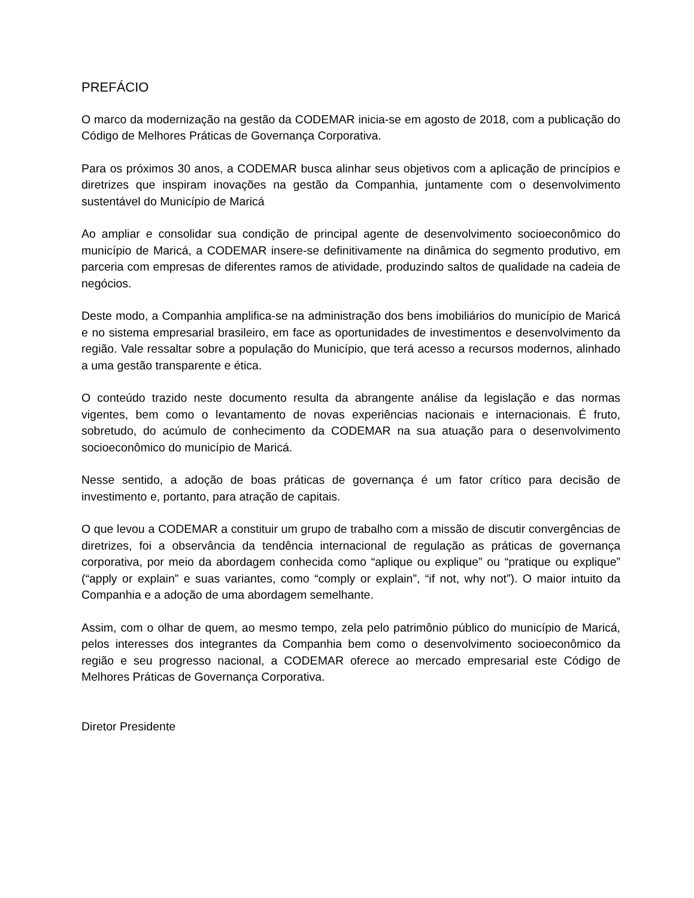PREFÁCIO
O marco da modernização na gestão da CODEMAR inicia-se em agosto de 2018, com a publicação do Código de Melhores Práticas de Governança Corporativa.
Para os próximos 30 anos, a CODEMAR busca alinhar seus objetivos com a aplicação de princípios e diretrizes que inspiram inovações na gestão da Companhia, juntamente com o desenvolvimento sustentável do Município de Maricá
Ao ampliar e consolidar sua condição de principal agente de desenvolvimento socioeconômico do município de Maricá, a CODEMAR insere-se definitivamente na dinâmica do segmento produtivo, em parceria com empresas de diferentes ramos de atividade, produzindo saltos de qualidade na cadeia de negócios.
Deste modo, a Companhia amplifica-se na administração dos bens imobiliários do município de Maricá e no sistema empresarial brasileiro, em face as oportunidades de investimentos e desenvolvimento da região. Vale ressaltar sobre a população do Município, que terá acesso a recursos modernos, alinhado a uma gestão transparente e ética.
O conteúdo trazido neste documento resulta da abrangente análise da legislação e das normas vigentes, bem como o levantamento de novas experiências nacionais e internacionais. É fruto, sobretudo, do acúmulo de conhecimento da CODEMAR na sua atuação para o desenvolvimento socioeconômico do município de Maricá.
Nesse sentido, a adoção de boas práticas de governança é um fator crítico para decisão de investimento e, portanto, para atração de capitais.
O que levou a CODEMAR a constituir um grupo de trabalho com a missão de discutir convergências de diretrizes, foi a observância da tendência internacional de regulação as práticas de governança corporativa, por meio da abordagem conhecida como “aplique ou explique” ou “pratique ou explique” (“apply or explain” e suas variantes, como “comply or explain”, “if not, why not”). O maior intuito da Companhia e a adoção de uma abordagem semelhante.
Assim, com o olhar de quem, ao mesmo tempo, zela pelo patrimônio público do município de Maricá, pelos interesses dos integrantes da Companhia bem como o desenvolvimento socioeconômico da região e seu progresso nacional, a CODEMAR oferece ao mercado empresarial este Código de Melhores Práticas de Governança Corporativa.
Diretor Presidente